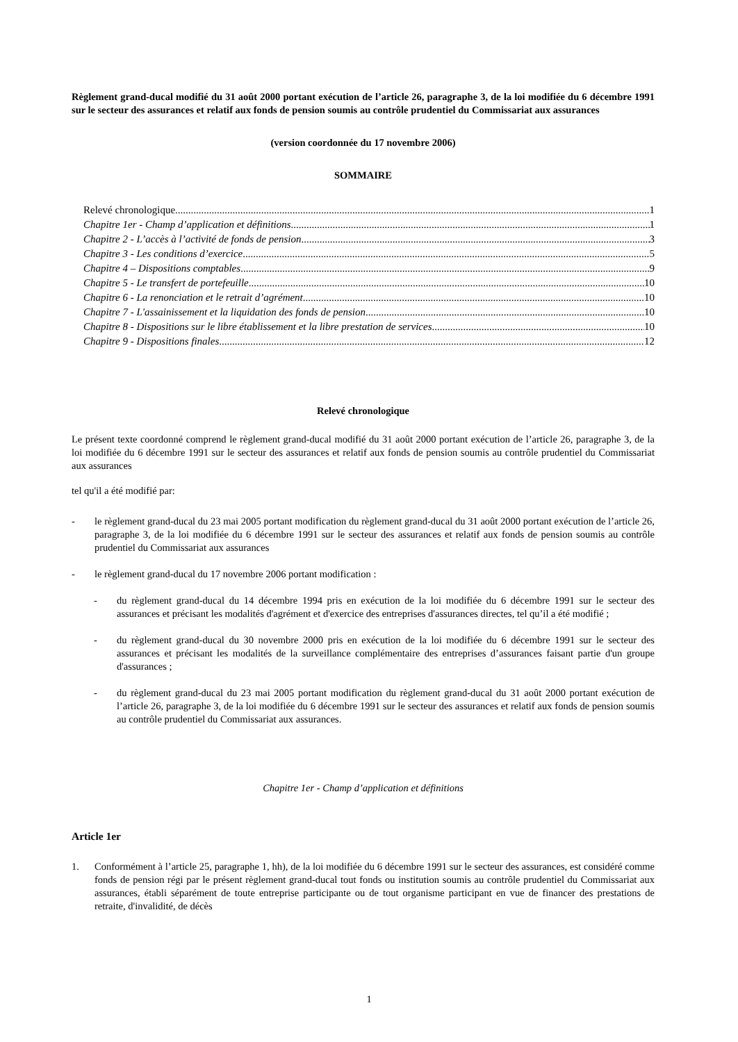Règlement grand-ducal modifié du 31 août 2000 portant exécution de l’article 26, paragraphe 3, de la loi modifiée du 6 décembre 1991 sur le secteur des assurances et relatif aux fonds de pension soumis au contrôle prudentiel du Commissariat aux assurances
(version coordonnée du 17 novembre 2006)
SOMMAIRE
Relevé chronologique 1
Chapitre 1er - Champ d’application et définitions 1
Chapitre 2 - L’accès à l’activité de fonds de pension 3
Chapitre 3 - Les conditions d’exercice 5
Chapitre 4 – Dispositions comptables 9
Chapitre 5 - Le transfert de portefeuille 10
Chapitre 6 - La renonciation et le retrait d’agrément 10
Chapitre 7 - L'assainissement et la liquidation des fonds de pension 10
Chapitre 8 - Dispositions sur le libre établissement et la libre prestation de services 10
Chapitre 9 - Dispositions finales 12
Relevé chronologique
Le présent texte coordonné comprend le règlement grand-ducal modifié du 31 août 2000 portant exécution de l’article 26, paragraphe 3, de la loi modifiée du 6 décembre 1991 sur le secteur des assurances et relatif aux fonds de pension soumis au contrôle prudentiel du Commissariat aux assurances
tel qu'il a été modifié par:
- le règlement grand-ducal du 23 mai 2005 portant modification du règlement grand-ducal du 31 août 2000 portant exécution de l’article 26, paragraphe 3, de la loi modifiée du 6 décembre 1991 sur le secteur des assurances et relatif aux fonds de pension soumis au contrôle prudentiel du Commissariat aux assurances
- le règlement grand-ducal du 17 novembre 2006 portant modification :
- du règlement grand-ducal du 14 décembre 1994 pris en exécution de la loi modifiée du 6 décembre 1991 sur le secteur des assurances et précisant les modalités d'agrément et d'exercice des entreprises d'assurances directes, tel qu’il a été modifié ;
- du règlement grand-ducal du 30 novembre 2000 pris en exécution de la loi modifiée du 6 décembre 1991 sur le secteur des assurances et précisant les modalités de la surveillance complémentaire des entreprises d’assurances faisant partie d'un groupe d'assurances ;
- du règlement grand-ducal du 23 mai 2005 portant modification du règlement grand-ducal du 31 août 2000 portant exécution de l’article 26, paragraphe 3, de la loi modifiée du 6 décembre 1991 sur le secteur des assurances et relatif aux fonds de pension soumis au contrôle prudentiel du Commissariat aux assurances.
Chapitre 1er - Champ d’application et définitions
Article 1er
1. Conformément à l’article 25, paragraphe 1, hh), de la loi modifiée du 6 décembre 1991 sur le secteur des assurances, est considéré comme fonds de pension régi par le présent règlement grand-ducal tout fonds ou institution soumis au contrôle prudentiel du Commissariat aux assurances, établi séparément de toute entreprise participante ou de tout organisme participant en vue de financer des prestations de retraite, d'invalidité, de décès
1